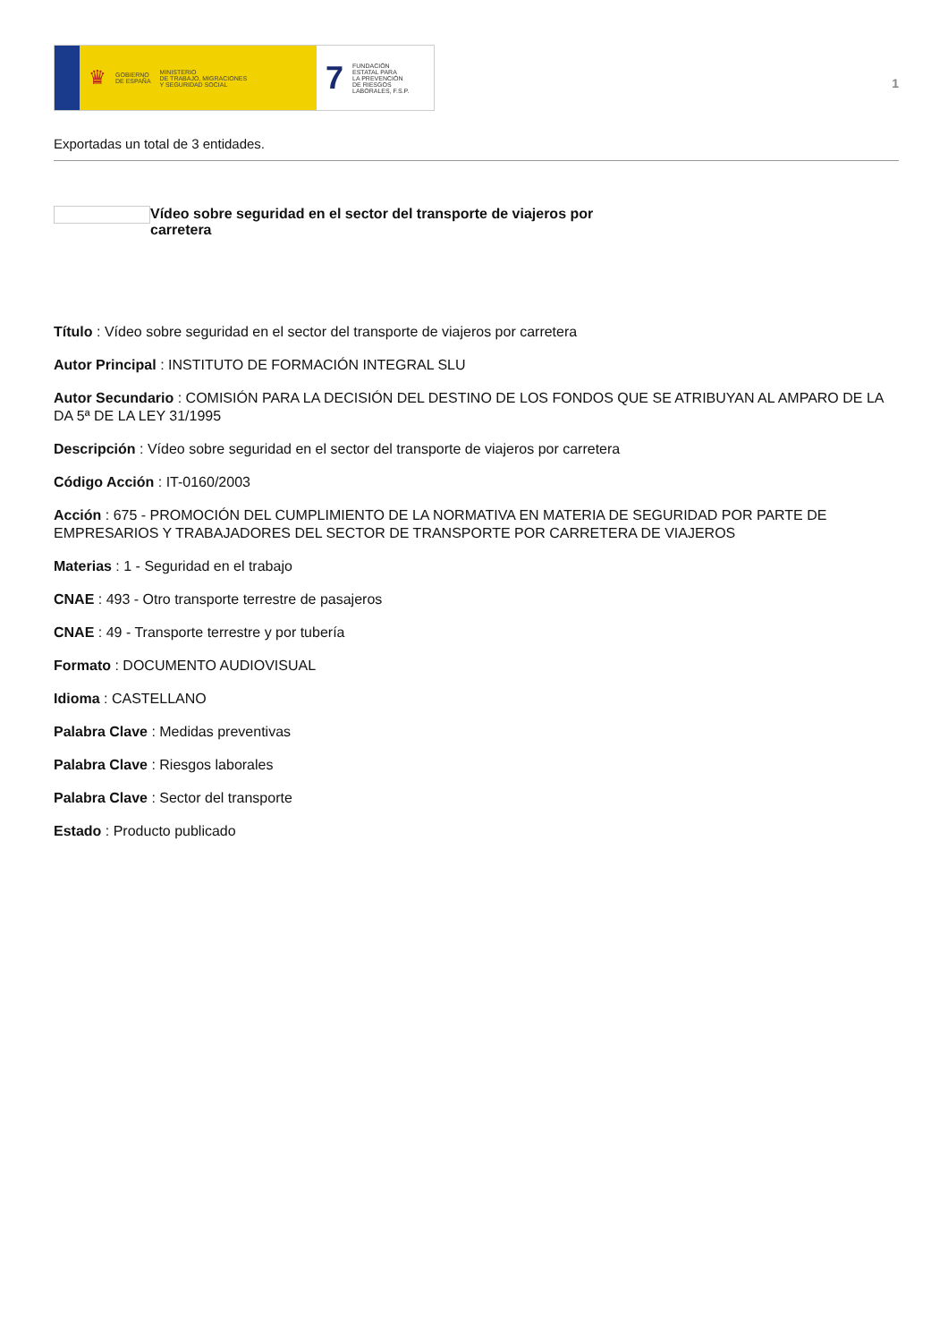♛ GOBIERNO
DE ESPAÑA MINISTERIO
DE TRABAJO, MIGRACIONES
Y SEGURIDAD SOCIAL
7 FUNDACIÓN
ESTATAL PARA
LA PREVENCIÓN
DE RIESGOS
LABORALES, F.S.P.
1
Exportadas un total de 3 entidades.
Vídeo sobre seguridad en el sector del transporte de viajeros por
carretera
Título : Vídeo sobre seguridad en el sector del transporte de viajeros por carretera
Autor Principal : INSTITUTO DE FORMACIÓN INTEGRAL SLU
Autor Secundario : COMISIÓN PARA LA DECISIÓN DEL DESTINO DE LOS FONDOS QUE SE ATRIBUYAN AL AMPARO DE LA DA 5ª DE LA LEY 31/1995
Descripción : Vídeo sobre seguridad en el sector del transporte de viajeros por carretera
Código Acción : IT-0160/2003
Acción : 675 - PROMOCIÓN DEL CUMPLIMIENTO DE LA NORMATIVA EN MATERIA DE SEGURIDAD POR PARTE DE EMPRESARIOS Y TRABAJADORES DEL SECTOR DE TRANSPORTE POR CARRETERA DE VIAJEROS
Materias : 1 - Seguridad en el trabajo
CNAE : 493 - Otro transporte terrestre de pasajeros
CNAE : 49 - Transporte terrestre y por tubería
Formato : DOCUMENTO AUDIOVISUAL
Idioma : CASTELLANO
Palabra Clave : Medidas preventivas
Palabra Clave : Riesgos laborales
Palabra Clave : Sector del transporte
Estado : Producto publicado